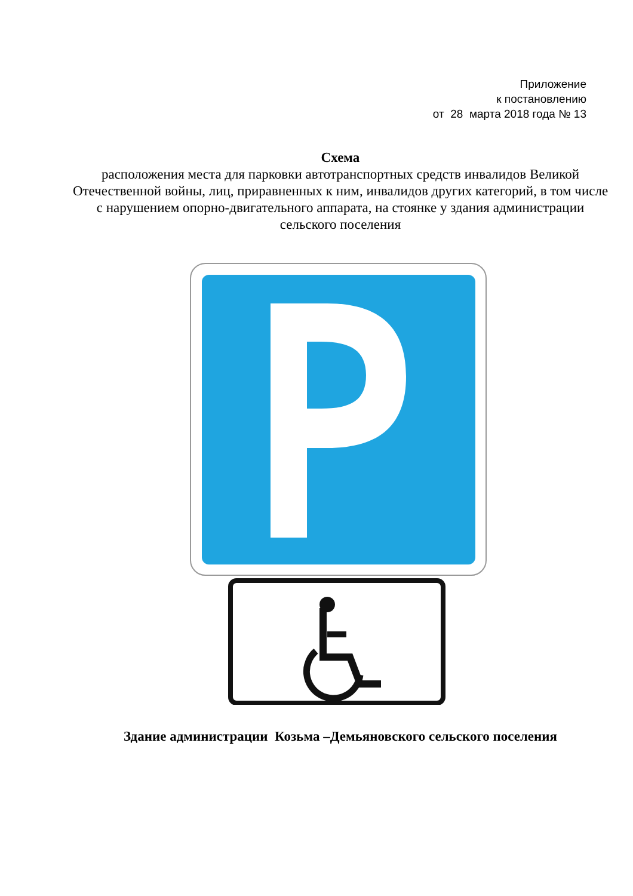Приложение
к постановлению
от 28 марта 2018 года № 13
Схема
расположения места для парковки автотранспортных средств инвалидов Великой Отечественной войны, лиц, приравненных к ним, инвалидов других категорий, в том числе с нарушением опорно-двигательного аппарата, на стоянке у здания администрации сельского поселения
Здание администрации Козьма –Демьяновского сельского поселения